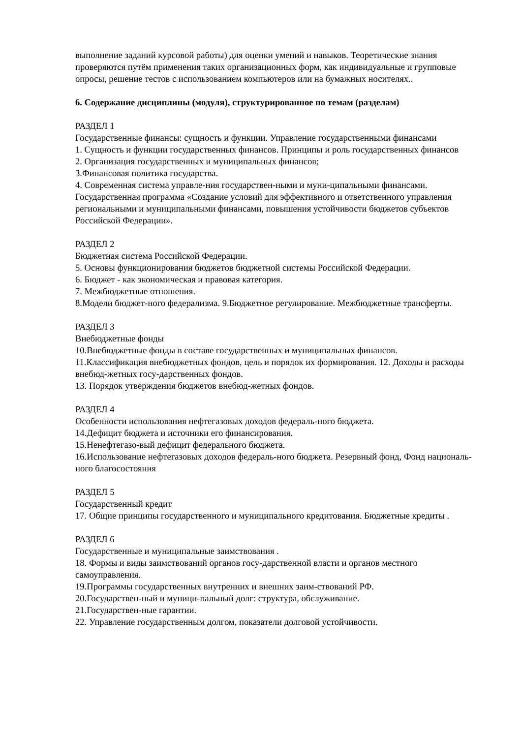выполнение заданий курсовой работы) для оценки умений и навыков. Теоретические знания проверяются путём применения таких организационных форм, как индивидуальные и групповые опросы, решение тестов с использованием компьютеров или на бумажных носителях..
6. Содержание дисциплины (модуля), структурированное по темам (разделам)
РАЗДЕЛ 1
Государственные финансы: сущность и функции. Управление государственными финансами
1. Сущность и функции государственных финансов. Принципы и роль государственных финансов
2. Организация государственных и муниципальных финансов;
3.Финансовая политика государства.
4. Современная система управле-ния государствен-ными и муни-ципальными финансами. Государственная программа «Создание условий для эффективного и ответственного управления региональными и муниципальными финансами, повышения устойчивости бюджетов субъектов Российской Федерации».
РАЗДЕЛ 2
Бюджетная система Российской Федерации.
5. Основы функционирования бюджетов бюджетной системы Российской Федерации.
6. Бюджет - как экономическая и правовая категория.
7. Межбюджетные отношения.
8.Модели бюджет-ного федерализма. 9.Бюджетное регулирование. Межбюджетные трансферты.
РАЗДЕЛ 3
Внебюджетные фонды
10.Внебюджетные фонды в составе государственных и муниципальных финансов.
11.Классификация внебюджетных фондов, цель и порядок их формирования. 12. Доходы и расходы внебюд-жетных госу-дарственных фондов.
13. Порядок утверждения бюджетов внебюд-жетных фондов.
РАЗДЕЛ 4
Особенности использования нефтегазовых доходов федераль-ного бюджета.
14.Дефицит бюджета и источники его финансирования.
15.Ненефтегазо-вый дефицит федерального бюджета.
16.Использование нефтегазовых доходов федераль-ного бюджета. Резервный фонд, Фонд националь-ного благосостояния
РАЗДЕЛ 5
Государственный кредит
17. Общие принципы государственного и муниципального кредитования. Бюджетные кредиты .
РАЗДЕЛ 6
Государственные и муниципальные заимствования .
18. Формы и виды заимствований органов госу-дарственной власти и органов местного самоуправления.
19.Программы государственных внутренних и внешних заим-ствований РФ.
20.Государствен-ный и муници-пальный долг: структура, обслуживание.
21.Государствен-ные гарантии.
22. Управление государственным долгом, показатели долговой устойчивости.